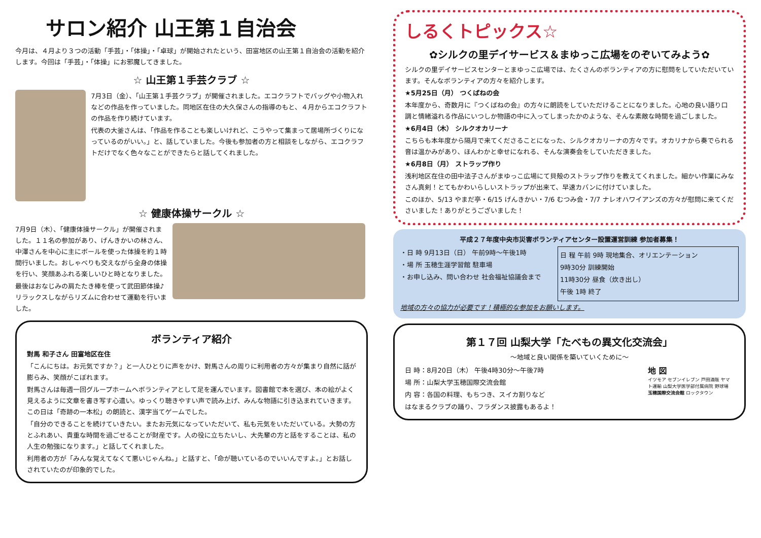サロン紹介 山王第１自治会
今月は、４月より３つの活動「手芸」・「体操」・「卓球」が開始されたという、田富地区の山王第１自治会の活動を紹介します。今回は「手芸」・「体操」にお邪魔してきました。
☆ 山王第１手芸クラブ ☆
7月3日（金）、「山王第１手芸クラブ」が開催されました。エコクラフトでバッグや小物入れなどの作品を作っていました。同地区在住の大久保さんの指導のもと、４月からエコクラフトの作品を作り続けています。
代表の大釜さんは、「作品を作ることも楽しいけれど、こうやって集まって居場所づくりになっているのがいい。」と、話していました。今後も参加者の方と相談をしながら、エコクラフトだけでなく色々なことができたらと話してくれました。
☆ 健康体操サークル ☆
7月9日（木）、「健康体操サークル」が開催されました。１１名の参加があり、げんきかいの林さん、中澤さんを中心に主にボールを使った体操を約１時間行いました。おしゃべりも交えながら全身の体操を行い、笑顔あふれる楽しいひと時となりました。
最後はおなじみの肩たたき棒を使って武田節体操♪リラックスしながらリズムに合わせて運動を行いました。
ボランティア紹介
對馬 和子さん 田富地区在住
「こんにちは。お元気ですか？」と一人ひとりに声をかけ、對馬さんの周りに利用者の方々が集まり自然に話が膨らみ、笑顔がこぼれます。
對馬さんは毎週一回グループホームへボランティアとして足を運んでいます。図書館で本を選び、本の絵がよく見えるように文章を書き写す心遣い。ゆっくり聴きやすい声で読み上げ、みんな物語に引き込まれていきます。この日は「奇跡の一本松」の朗読と、漢字当てゲームでした。
「自分のできることを続けていきたい。またお元気になっていただいて、私も元気をいただいている。大勢の方とふれあい、貴重な時間を過ごせることが財産です。人の役に立ちたいし、大先輩の方と話をすることは、私の人生の勉強になります。」と話してくれました。
利用者の方が「みんな覚えてなくて悪いじゃんね。」と話すと、「命が聴いているのでいいんですよ。」とお話しされていたのが印象的でした。
しるくトピックス☆
✿シルクの里デイサービス＆まゆっこ広場をのぞいてみよう✿
シルクの里デイサービスセンターとまゆっこ広場では、たくさんのボランティアの方に慰問をしていただいています。そんなボランティアの方々を紹介します。
★5月25日（月） つくばねの会
本年度から、奇数月に『つくばねの会』の方々に朗読をしていただけることになりました。心地の良い語り口調と情緒溢れる作品にいつしか物語の中に入ってしまったかのような、そんな素敵な時間を過ごしました。
★6月4日（木） シルクオカリーナ
こちらも本年度から隔月で来てくださることになった、シルクオカリーナの方々です。オカリナから奏でられる音は温かみがあり、ほんわかと幸せになれる、そんな演奏会をしていただきました。
★6月8日（月） ストラップ作り
浅利地区在住の田中法子さんがまゆっこ広場にて貝殻のストラップ作りを教えてくれました。細かい作業にみなさん真剣！とてもかわいらしいストラップが出来て、早速カバンに付けていました。
このほか、5/13 やまだ亭・6/15 げんきかい・7/6 むつみ会・7/7 ナレオハワイアンズの方々が慰問に来てくださいました！ありがとうございました！
平成２７年度中央市災害ボランティアセンター設置運営訓練 参加者募集！
・日 時 9月13日（日） 午前9時～午後1時
・場 所 玉穂生涯学習館 駐車場
・お申し込み、問い合わせ 社会福祉協議会まで
日 程 午前 9時 現地集合、オリエンテーション
9時30分 訓練開始
11時30分 昼食（炊き出し）
午後 1時 終了
地域の方々の協力が必要です！積極的な参加をお願いします。
第１７回 山梨大学「たべもの異文化交流会」
～地域と良い関係を築いていくために～
日 時：8月20日（木） 午後4時30分～午後7時
場 所：山梨大学玉穂国際交流会館
内 容：各国の料理、もちつき、スイカ割りなど
はなまるクラブの踊り、フラダンス披露もあるよ！
地 図
イツモア セブンイレブン 戸田酒販 ヤマト運輸 山梨大学医学部付属病院 野球場 玉穂国際交流会館 ロックタウン